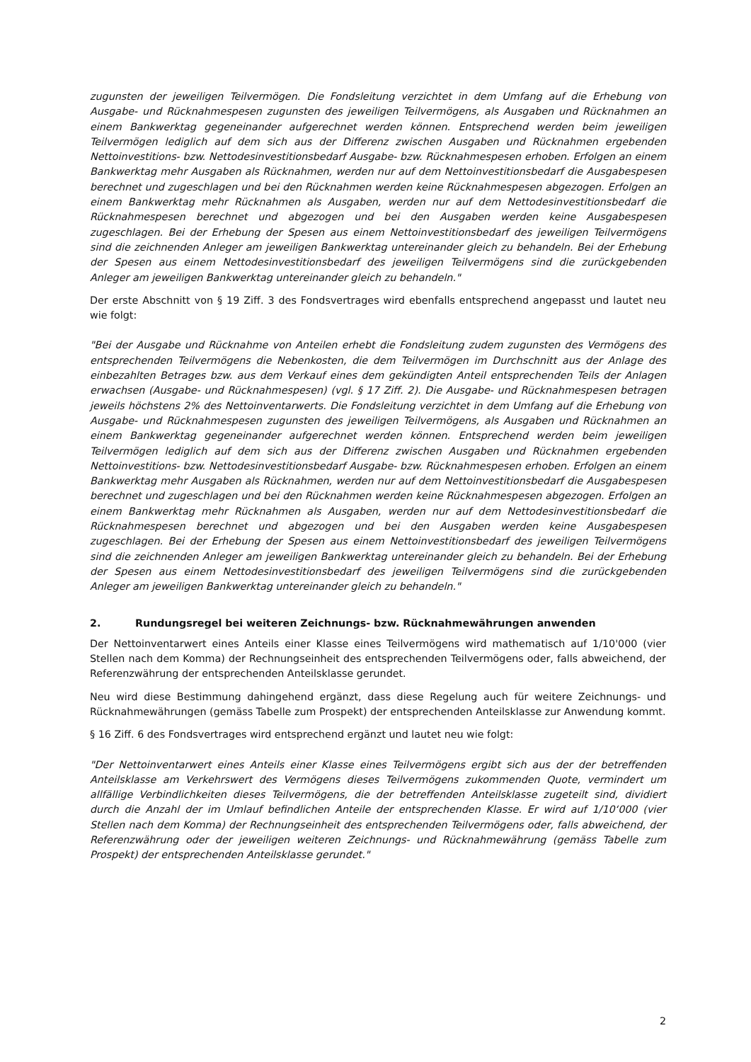zugunsten der jeweiligen Teilvermögen. Die Fondsleitung verzichtet in dem Umfang auf die Erhebung von Ausgabe- und Rücknahmespesen zugunsten des jeweiligen Teilvermögens, als Ausgaben und Rücknahmen an einem Bankwerktag gegeneinander aufgerechnet werden können. Entsprechend werden beim jeweiligen Teilvermögen lediglich auf dem sich aus der Differenz zwischen Ausgaben und Rücknahmen ergebenden Nettoinvestitions- bzw. Nettodesinvestitionsbedarf Ausgabe- bzw. Rücknahmespesen erhoben. Erfolgen an einem Bankwerktag mehr Ausgaben als Rücknahmen, werden nur auf dem Nettoinvestitionsbedarf die Ausgabespesen berechnet und zugeschlagen und bei den Rücknahmen werden keine Rücknahmespesen abgezogen. Erfolgen an einem Bankwerktag mehr Rücknahmen als Ausgaben, werden nur auf dem Nettodesinvestitionsbedarf die Rücknahmespesen berechnet und abgezogen und bei den Ausgaben werden keine Ausgabespesen zugeschlagen. Bei der Erhebung der Spesen aus einem Nettoinvestitionsbedarf des jeweiligen Teilvermögens sind die zeichnenden Anleger am jeweiligen Bankwerktag untereinander gleich zu behandeln. Bei der Erhebung der Spesen aus einem Nettodesinvestitionsbedarf des jeweiligen Teilvermögens sind die zurückgebenden Anleger am jeweiligen Bankwerktag untereinander gleich zu behandeln."
Der erste Abschnitt von § 19 Ziff. 3 des Fondsvertrages wird ebenfalls entsprechend angepasst und lautet neu wie folgt:
"Bei der Ausgabe und Rücknahme von Anteilen erhebt die Fondsleitung zudem zugunsten des Vermögens des entsprechenden Teilvermögens die Nebenkosten, die dem Teilvermögen im Durchschnitt aus der Anlage des einbezahlten Betrages bzw. aus dem Verkauf eines dem gekündigten Anteil entsprechenden Teils der Anlagen erwachsen (Ausgabe- und Rücknahmespesen) (vgl. § 17 Ziff. 2). Die Ausgabe- und Rücknahmespesen betragen jeweils höchstens 2% des Nettoinventarwerts. Die Fondsleitung verzichtet in dem Umfang auf die Erhebung von Ausgabe- und Rücknahmespesen zugunsten des jeweiligen Teilvermögens, als Ausgaben und Rücknahmen an einem Bankwerktag gegeneinander aufgerechnet werden können. Entsprechend werden beim jeweiligen Teilvermögen lediglich auf dem sich aus der Differenz zwischen Ausgaben und Rücknahmen ergebenden Nettoinvestitions- bzw. Nettodesinvestitionsbedarf Ausgabe- bzw. Rücknahmespesen erhoben. Erfolgen an einem Bankwerktag mehr Ausgaben als Rücknahmen, werden nur auf dem Nettoinvestitionsbedarf die Ausgabespesen berechnet und zugeschlagen und bei den Rücknahmen werden keine Rücknahmespesen abgezogen. Erfolgen an einem Bankwerktag mehr Rücknahmen als Ausgaben, werden nur auf dem Nettodesinvestitionsbedarf die Rücknahmespesen berechnet und abgezogen und bei den Ausgaben werden keine Ausgabespesen zugeschlagen. Bei der Erhebung der Spesen aus einem Nettoinvestitionsbedarf des jeweiligen Teilvermögens sind die zeichnenden Anleger am jeweiligen Bankwerktag untereinander gleich zu behandeln. Bei der Erhebung der Spesen aus einem Nettodesinvestitionsbedarf des jeweiligen Teilvermögens sind die zurückgebenden Anleger am jeweiligen Bankwerktag untereinander gleich zu behandeln."
2. Rundungsregel bei weiteren Zeichnungs- bzw. Rücknahmewährungen anwenden
Der Nettoinventarwert eines Anteils einer Klasse eines Teilvermögens wird mathematisch auf 1/10'000 (vier Stellen nach dem Komma) der Rechnungseinheit des entsprechenden Teilvermögens oder, falls abweichend, der Referenzwährung der entsprechenden Anteilsklasse gerundet.
Neu wird diese Bestimmung dahingehend ergänzt, dass diese Regelung auch für weitere Zeichnungs- und Rücknahmewährungen (gemäss Tabelle zum Prospekt) der entsprechenden Anteilsklasse zur Anwendung kommt.
§ 16 Ziff. 6 des Fondsvertrages wird entsprechend ergänzt und lautet neu wie folgt:
"Der Nettoinventarwert eines Anteils einer Klasse eines Teilvermögens ergibt sich aus der der betreffenden Anteilsklasse am Verkehrswert des Vermögens dieses Teilvermögens zukommenden Quote, vermindert um allfällige Verbindlichkeiten dieses Teilvermögens, die der betreffenden Anteilsklasse zugeteilt sind, dividiert durch die Anzahl der im Umlauf befindlichen Anteile der entsprechenden Klasse. Er wird auf 1/10‘000 (vier Stellen nach dem Komma) der Rechnungseinheit des entsprechenden Teilvermögens oder, falls abweichend, der Referenzwährung oder der jeweiligen weiteren Zeichnungs- und Rücknahmewährung (gemäss Tabelle zum Prospekt) der entsprechenden Anteilsklasse gerundet."
2